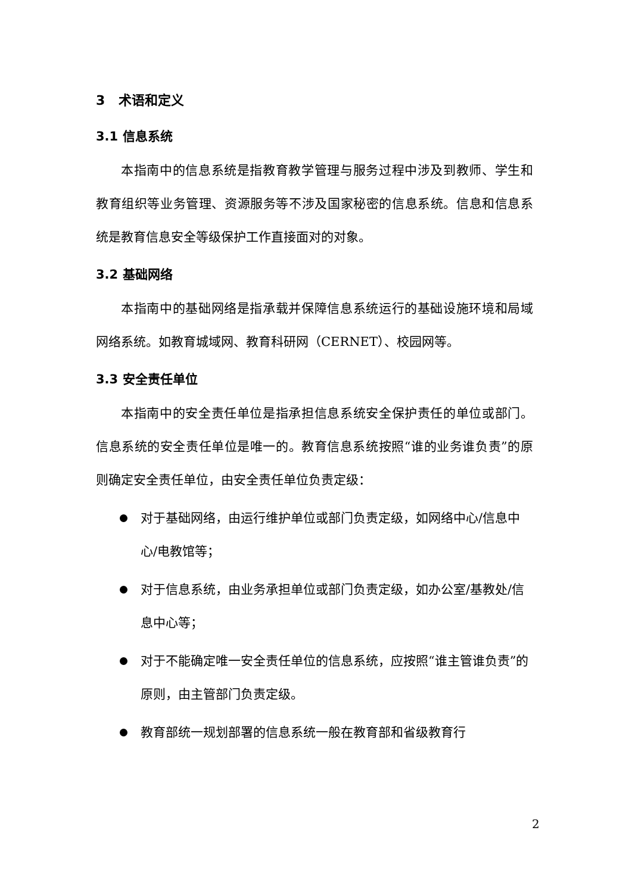3 术语和定义
3.1 信息系统
本指南中的信息系统是指教育教学管理与服务过程中涉及到教师、学生和教育组织等业务管理、资源服务等不涉及国家秘密的信息系统。信息和信息系统是教育信息安全等级保护工作直接面对的对象。
3.2 基础网络
本指南中的基础网络是指承载并保障信息系统运行的基础设施环境和局域网络系统。如教育城域网、教育科研网（CERNET）、校园网等。
3.3 安全责任单位
本指南中的安全责任单位是指承担信息系统安全保护责任的单位或部门。信息系统的安全责任单位是唯一的。教育信息系统按照“谁的业务谁负责”的原则确定安全责任单位，由安全责任单位负责定级：
对于基础网络，由运行维护单位或部门负责定级，如网络中心/信息中心/电教馆等；
对于信息系统，由业务承担单位或部门负责定级，如办公室/基教处/信息中心等；
对于不能确定唯一安全责任单位的信息系统，应按照“谁主管谁负责”的原则，由主管部门负责定级。
教育部统一规划部署的信息系统一般在教育部和省级教育行
2